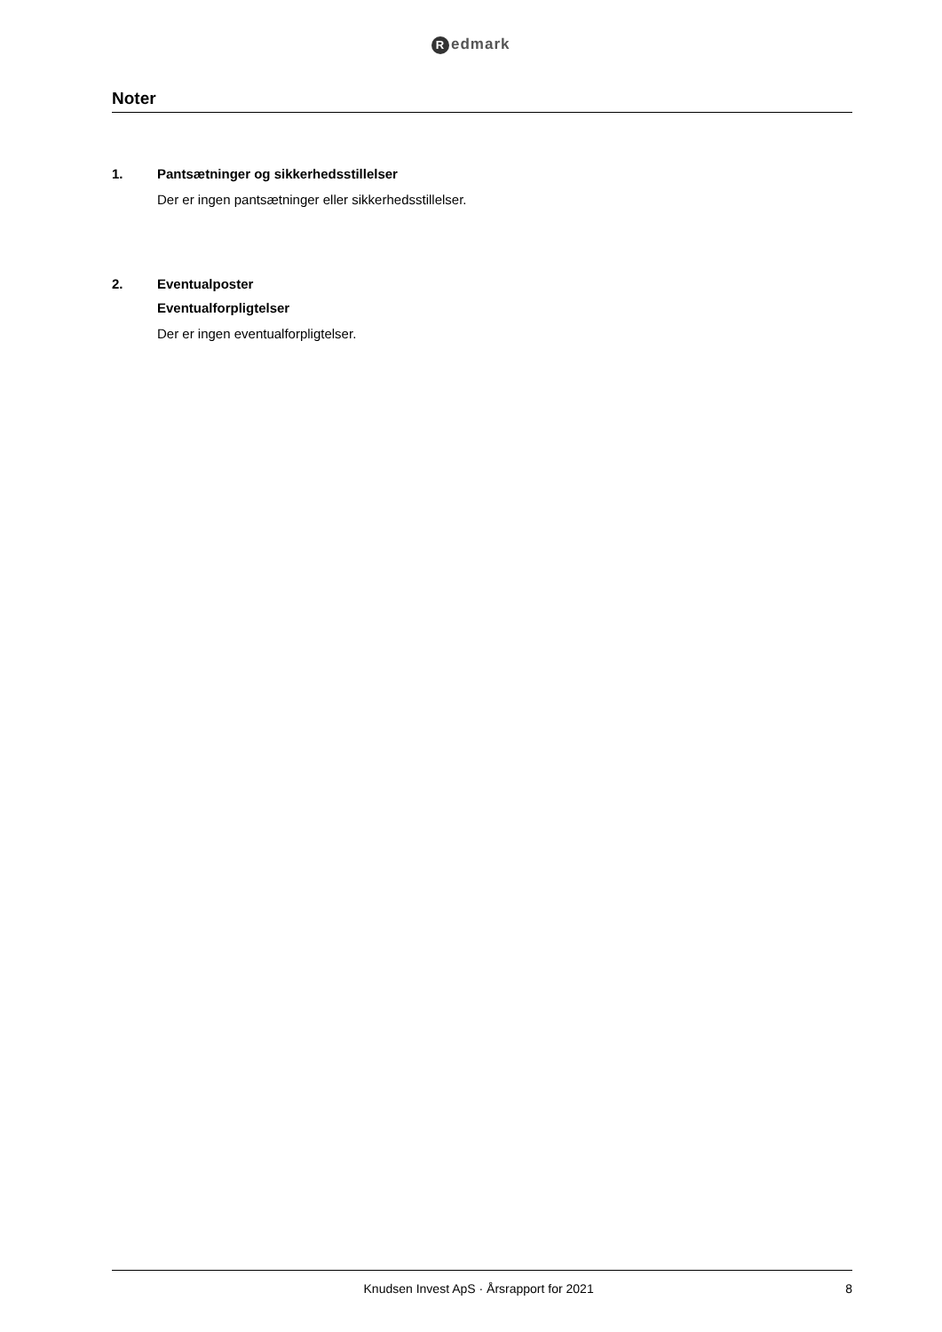Redmark
Noter
1. Pantsætninger og sikkerhedsstillelser
Der er ingen pantsætninger eller sikkerhedsstillelser.
2. Eventualposter
Eventualforpligtelser
Der er ingen eventualforpligtelser.
Knudsen Invest ApS · Årsrapport for 2021
8